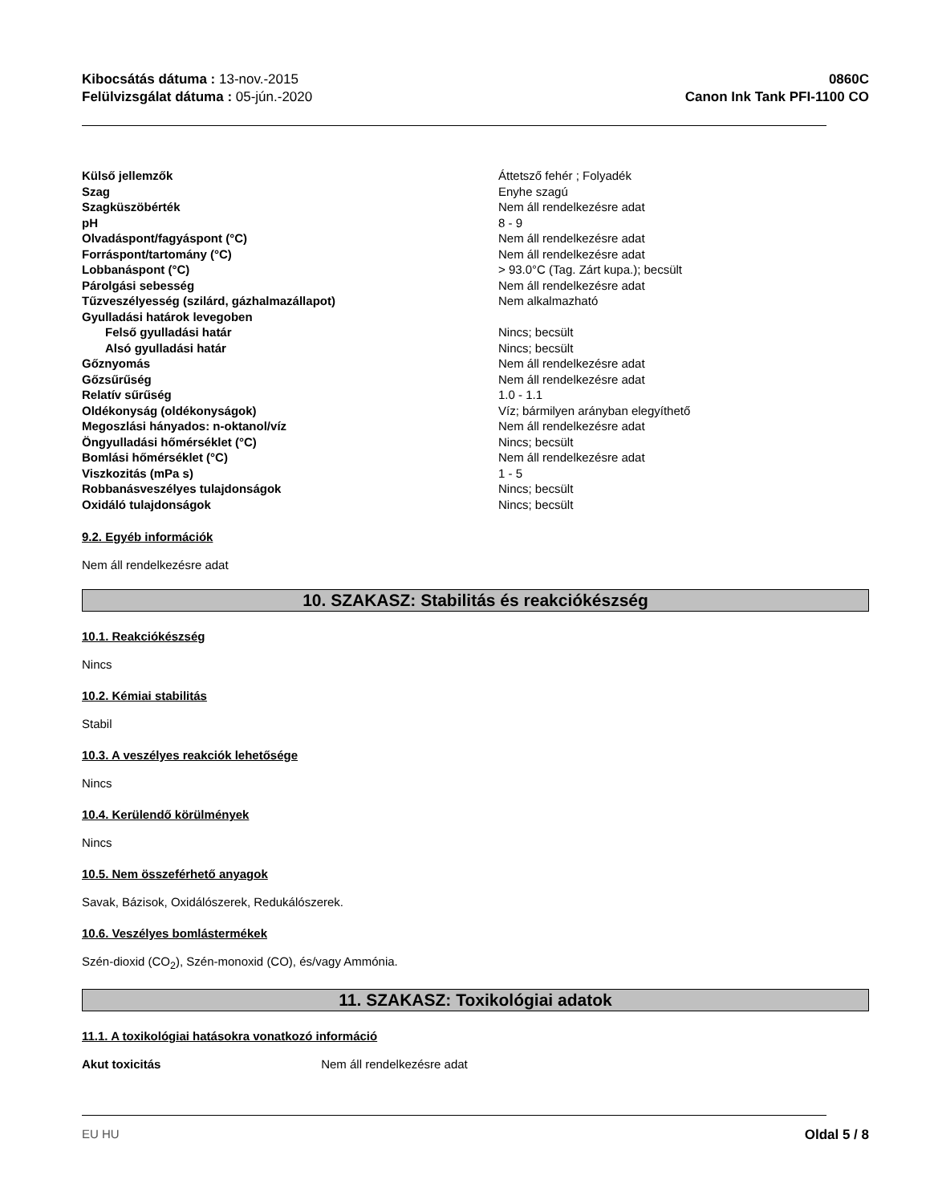Kibocsátás dátuma : 13-nov.-2015
Felülvizsgálat dátuma : 05-jún.-2020
0860C
Canon Ink Tank PFI-1100 CO
| Külső jellemzők | Áttetsző fehér ; Folyadék |
| Szag | Enyhe szagú |
| Szagküszöbérték | Nem áll rendelkezésre adat |
| pH | 8 - 9 |
| Olvadáspont/fagyáspont (°C) | Nem áll rendelkezésre adat |
| Forráspont/tartomány (°C) | Nem áll rendelkezésre adat |
| Lobbanáspont (°C) | > 93.0°C (Tag. Zárt kupa.); becsült |
| Párolgási sebesség | Nem áll rendelkezésre adat |
| Tűzveszélyesség (szilárd, gázhalmazállapot) | Nem alkalmazható |
| Gyulladási határok levegoben | |
| Felső gyulladási határ | Nincs; becsült |
| Alsó gyulladási határ | Nincs; becsült |
| Gőznyomás | Nem áll rendelkezésre adat |
| Gőzsűrűség | Nem áll rendelkezésre adat |
| Relatív sűrűség | 1.0 - 1.1 |
| Oldékonyság (oldékonyságok) | Víz; bármilyen arányban elegyíthető |
| Megoszlási hányados: n-oktanol/víz | Nem áll rendelkezésre adat |
| Öngyulladási hőmérséklet (°C) | Nincs; becsült |
| Bomlási hőmérséklet (°C) | Nem áll rendelkezésre adat |
| Viszkozitás (mPa s) | 1 - 5 |
| Robbanásveszélyes tulajdonságok | Nincs; becsült |
| Oxidáló tulajdonságok | Nincs; becsült |
9.2. Egyéb információk
Nem áll rendelkezésre adat
10. SZAKASZ: Stabilitás és reakciókészség
10.1. Reakciókészség
Nincs
10.2. Kémiai stabilitás
Stabil
10.3. A veszélyes reakciók lehetősége
Nincs
10.4. Kerülendő körülmények
Nincs
10.5. Nem összeférhető anyagok
Savak, Bázisok, Oxidálószerek, Redukálószerek.
10.6. Veszélyes bomlástermékek
Szén-dioxid (CO<sub>2</sub>), Szén-monoxid (CO), és/vagy Ammónia.
11. SZAKASZ: Toxikológiai adatok
11.1. A toxikológiai hatásokra vonatkozó információ
Akut toxicitás Nem áll rendelkezésre adat
EU HU Oldal 5 / 8